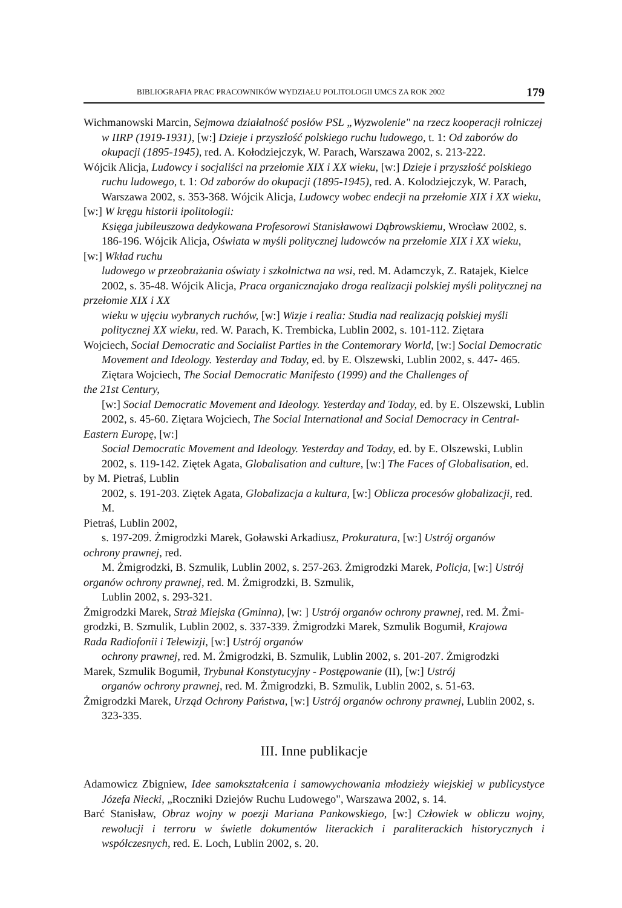BIBLIOGRAFIA PRAC PRACOWNIKÓW WYDZIAŁU POLITOLOGII UMCS ZA ROK 2002 179
Wichmanowski Marcin, Sejmowa działalność posłów PSL „Wyzwolenie" na rzecz kooperacji rolniczej w IIRP (1919-1931), [w:] Dzieje i przyszłość polskiego ruchu ludowego, t. 1: Od zaborów do okupacji (1895-1945), red. A. Kołodziejczyk, W. Parach, Warszawa 2002, s. 213-222.
Wójcik Alicja, Ludowcy i socjaliści na przełomie XIX i XX wieku, [w:] Dzieje i przyszłość polskiego ruchu ludowego, t. 1: Od zaborów do okupacji (1895-1945), red. A. Kolodziejczyk, W. Parach, Warszawa 2002, s. 353-368. Wójcik Alicja, Ludowcy wobec endecji na przełomie XIX i XX wieku,
[w:] W kręgu historii ipolitologii:
Księga jubileuszowa dedykowana Profesorowi Stanisławowi Dąbrowskiemu, Wrocław 2002, s. 186-196. Wójcik Alicja, Oświata w myśli politycznej ludowców na przełomie XIX i XX wieku,
[w:] Wkład ruchu
ludowego w przeobrażania oświaty i szkolnictwa na wsi, red. M. Adamczyk, Z. Ratajek, Kielce 2002, s. 35-48. Wójcik Alicja, Praca organicznajako droga realizacji polskiej myśli politycznej na
przełomie XIX i XX
wieku w ujęciu wybranych ruchów, [w:] Wizje i realia: Studia nad realizacją polskiej myśli politycznej XX wieku, red. W. Parach, K. Trembicka, Lublin 2002, s. 101-112. Ziętara
Wojciech, Social Democratic and Socialist Parties in the Contemorary World, [w:] Social Democratic Movement and Ideology. Yesterday and Today, ed. by E. Olszewski, Lublin 2002, s. 447- 465. Ziętara Wojciech, The Social Democratic Manifesto (1999) and the Challenges of
the 21st Century,
[w:] Social Democratic Movement and Ideology. Yesterday and Today, ed. by E. Olszewski, Lublin 2002, s. 45-60. Ziętara Wojciech, The Social International and Social Democracy in Central-
Eastern Europę, [w:]
Social Democratic Movement and Ideology. Yesterday and Today, ed. by E. Olszewski, Lublin 2002, s. 119-142. Ziętek Agata, Globalisation and culture, [w:] The Faces of Globalisation, ed.
by M. Pietraś, Lublin
2002, s. 191-203. Ziętek Agata, Globalizacja a kultura, [w:] Oblicza procesów globalizacji, red. M.
Pietraś, Lublin 2002,
s. 197-209. Żmigrodzki Marek, Goławski Arkadiusz, Prokuratura, [w:] Ustrój organów
ochrony prawnej, red.
M. Żmigrodzki, B. Szmulik, Lublin 2002, s. 257-263. Żmigrodzki Marek, Policja, [w:] Ustrój
organów ochrony prawnej, red. M. Żmigrodzki, B. Szmulik,
Lublin 2002, s. 293-321.
Żmigrodzki Marek, Straż Miejska (Gminna), [w: ] Ustrój organów ochrony prawnej, red. M. Żmi-
grodzki, B. Szmulik, Lublin 2002, s. 337-339. Żmigrodzki Marek, Szmulik Bogumił, Krajowa
Rada Radiofonii i Telewizji, [w:] Ustrój organów
ochrony prawnej, red. M. Żmigrodzki, B. Szmulik, Lublin 2002, s. 201-207. Żmigrodzki
Marek, Szmulik Bogumił, Trybunał Konstytucyjny - Postępowanie (II), [w:] Ustrój
organów ochrony prawnej, red. M. Żmigrodzki, B. Szmulik, Lublin 2002, s. 51-63.
Żmigrodzki Marek, Urząd Ochrony Państwa, [w:] Ustrój organów ochrony prawnej, Lublin 2002, s. 323-335.
III. Inne publikacje
Adamowicz Zbigniew, Idee samokształcenia i samowychowania młodzieży wiejskiej w publicystyce Józefa Niecki, „Roczniki Dziejów Ruchu Ludowego", Warszawa 2002, s. 14.
Barć Stanisław, Obraz wojny w poezji Mariana Pankowskiego, [w:] Człowiek w obliczu wojny, rewolucji i terroru w świetle dokumentów literackich i paraliterackich historycznych i współczesnych, red. E. Loch, Lublin 2002, s. 20.